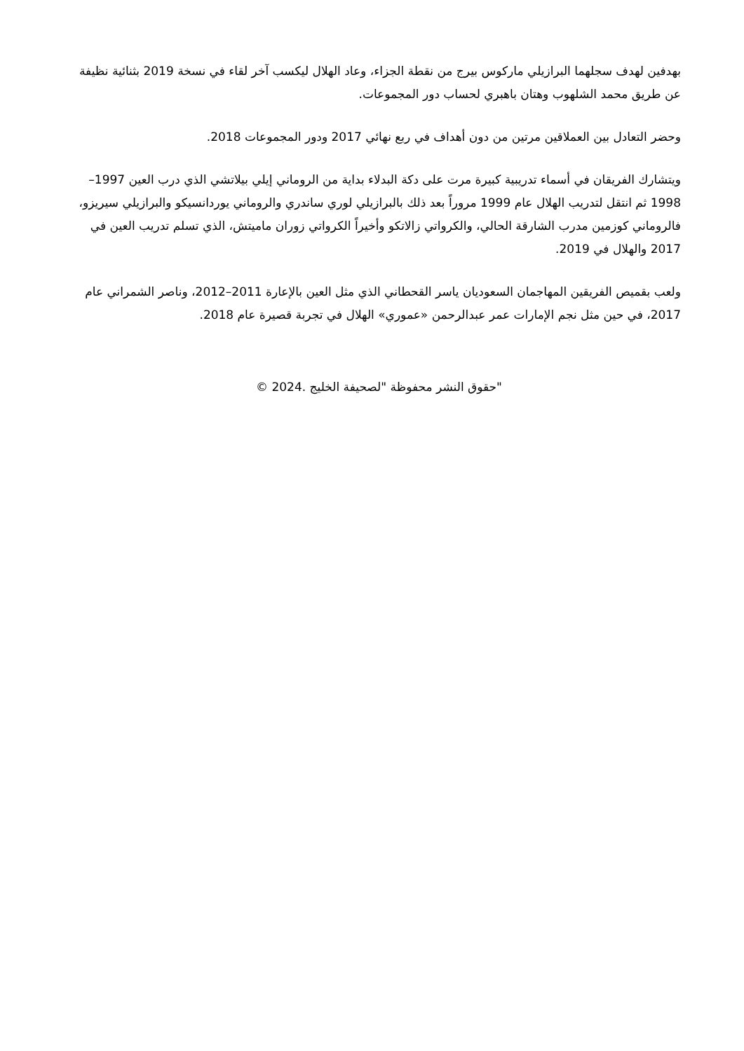بهدفين لهدف سجلهما البرازيلي ماركوس بيرج من نقطة الجزاء، وعاد الهلال ليكسب آخر لقاء في نسخة 2019 بثنائية نظيفة عن طريق محمد الشلهوب وهتان باهبري لحساب دور المجموعات.
وحضر التعادل بين العملاقين مرتين من دون أهداف في ربع نهائي 2017 ودور المجموعات 2018.
ويتشارك الفريقان في أسماء تدريبية كبيرة مرت على دكة البدلاء بداية من الروماني إيلي بيلاتشي الذي درب العين 1997–1998 ثم انتقل لتدريب الهلال عام 1999 مروراً بعد ذلك بالبرازيلي لوري ساندري والروماني يوردانسيكو والبرازيلي سيريزو، فالروماني كوزمين مدرب الشارقة الحالي، والكرواتي زالاتكو وأخيراً الكرواتي زوران ماميتش، الذي تسلم تدريب العين في 2017 والهلال في 2019.
ولعب بقميص الفريقين المهاجمان السعوديان ياسر القحطاني الذي مثل العين بالإعارة 2011–2012، وناصر الشمراني عام 2017، في حين مثل نجم الإمارات عمر عبدالرحمن «عموري» الهلال في تجربة قصيرة عام 2018.
"حقوق النشر محفوظة "لصحيفة الخليج .2024 ©